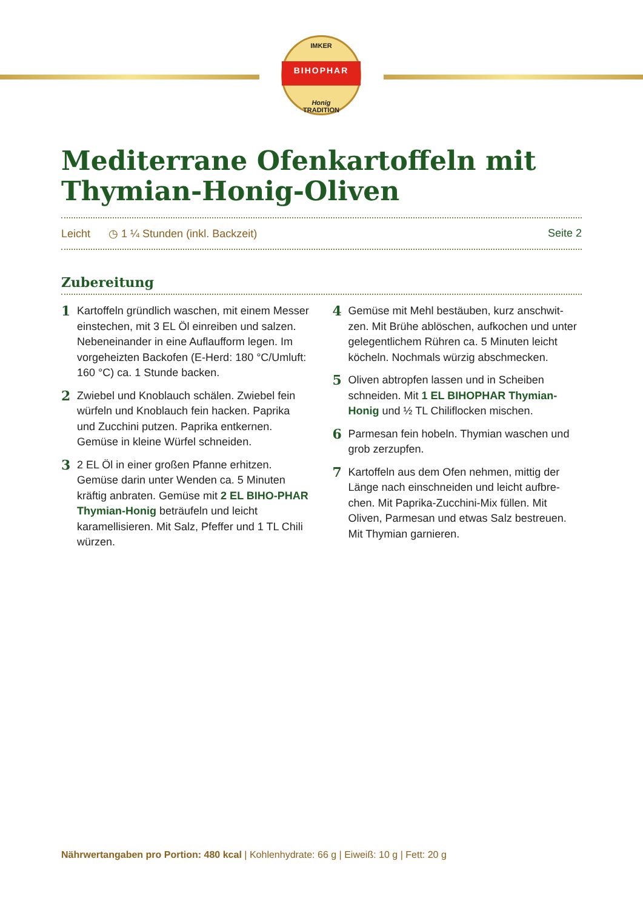IMKER
BIHOPHAR
Honig
TRADITION
Mediterrane Ofenkartoffeln mit Thymian-Honig-Oliven
Leicht ◷ 1 ¼ Stunden (inkl. Backzeit) Seite 2
Zubereitung
1 Kartoffeln gründlich waschen, mit einem Messer einstechen, mit 3 EL Öl einreiben und salzen. Nebeneinander in eine Auflaufform legen. Im vorgeheizten Backofen (E-Herd: 180 °C/Umluft: 160 °C) ca. 1 Stunde backen.
2 Zwiebel und Knoblauch schälen. Zwiebel fein würfeln und Knoblauch fein hacken. Paprika und Zucchini putzen. Paprika entkernen. Gemüse in kleine Würfel schneiden.
3 2 EL Öl in einer großen Pfanne erhitzen. Gemüse darin unter Wenden ca. 5 Minuten kräftig anbraten. Gemüse mit 2 EL BIHO-PHAR Thymian-Honig beträufeln und leicht karamellisieren. Mit Salz, Pfeffer und 1 TL Chili würzen.
4 Gemüse mit Mehl bestäuben, kurz anschwit-zen. Mit Brühe ablöschen, aufkochen und unter gelegentlichem Rühren ca. 5 Minuten leicht köcheln. Nochmals würzig abschmecken.
5 Oliven abtropfen lassen und in Scheiben schneiden. Mit 1 EL BIHOPHAR Thymian-Honig und ½ TL Chiliflocken mischen.
6 Parmesan fein hobeln. Thymian waschen und grob zerzupfen.
7 Kartoffeln aus dem Ofen nehmen, mittig der Länge nach einschneiden und leicht aufbre-chen. Mit Paprika-Zucchini-Mix füllen. Mit Oliven, Parmesan und etwas Salz bestreuen. Mit Thymian garnieren.
Nährwertangaben pro Portion: 480 kcal | Kohlenhydrate: 66 g | Eiweiß: 10 g | Fett: 20 g